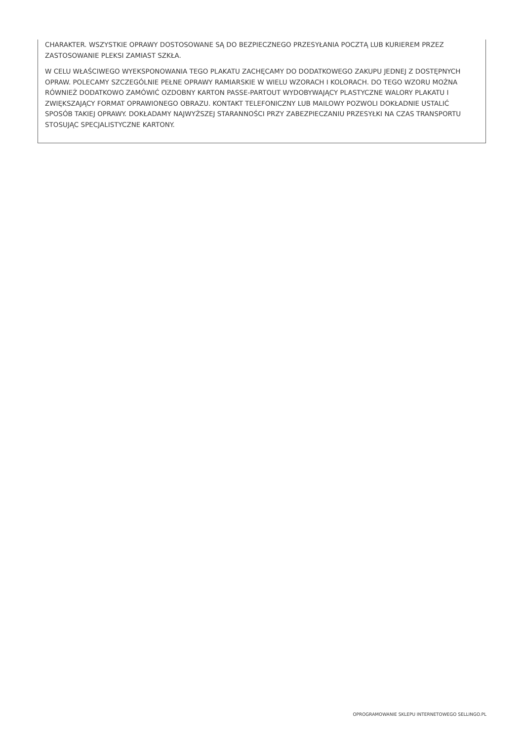CHARAKTER. WSZYSTKIE OPRAWY DOSTOSOWANE SĄ DO BEZPIECZNEGO PRZESYŁANIA POCZTĄ LUB KURIEREM PRZEZ ZASTOSOWANIE PLEKSI ZAMIAST SZKŁA.
W CELU WŁAŚCIWEGO WYEKSPONOWANIA TEGO PLAKATU ZACHĘCAMY DO DODATKOWEGO ZAKUPU JEDNEJ Z DOSTĘPNYCH OPRAW. POLECAMY SZCZEGÓLNIE PEŁNE OPRAWY RAMIARSKIE W WIELU WZORACH I KOLORACH. DO TEGO WZORU MOŻNA RÓWNIEŻ DODATKOWO ZAMÓWIĆ OZDOBNY KARTON PASSE-PARTOUT WYDOBYWAJĄCY PLASTYCZNE WALORY PLAKATU I ZWIĘKSZAJĄCY FORMAT OPRAWIONEGO OBRAZU. KONTAKT TELEFONICZNY LUB MAILOWY POZWOLI DOKŁADNIE USTALIĆ SPOSÓB TAKIEJ OPRAWY. DOKŁADAMY NAJWYŻSZEJ STARANNOŚCI PRZY ZABEZPIECZANIU PRZESYŁKI NA CZAS TRANSPORTU STOSUJĄC SPECJALISTYCZNE KARTONY.
OPROGRAMOWANIE SKLEPU INTERNETOWEGO SELLINGO.PL